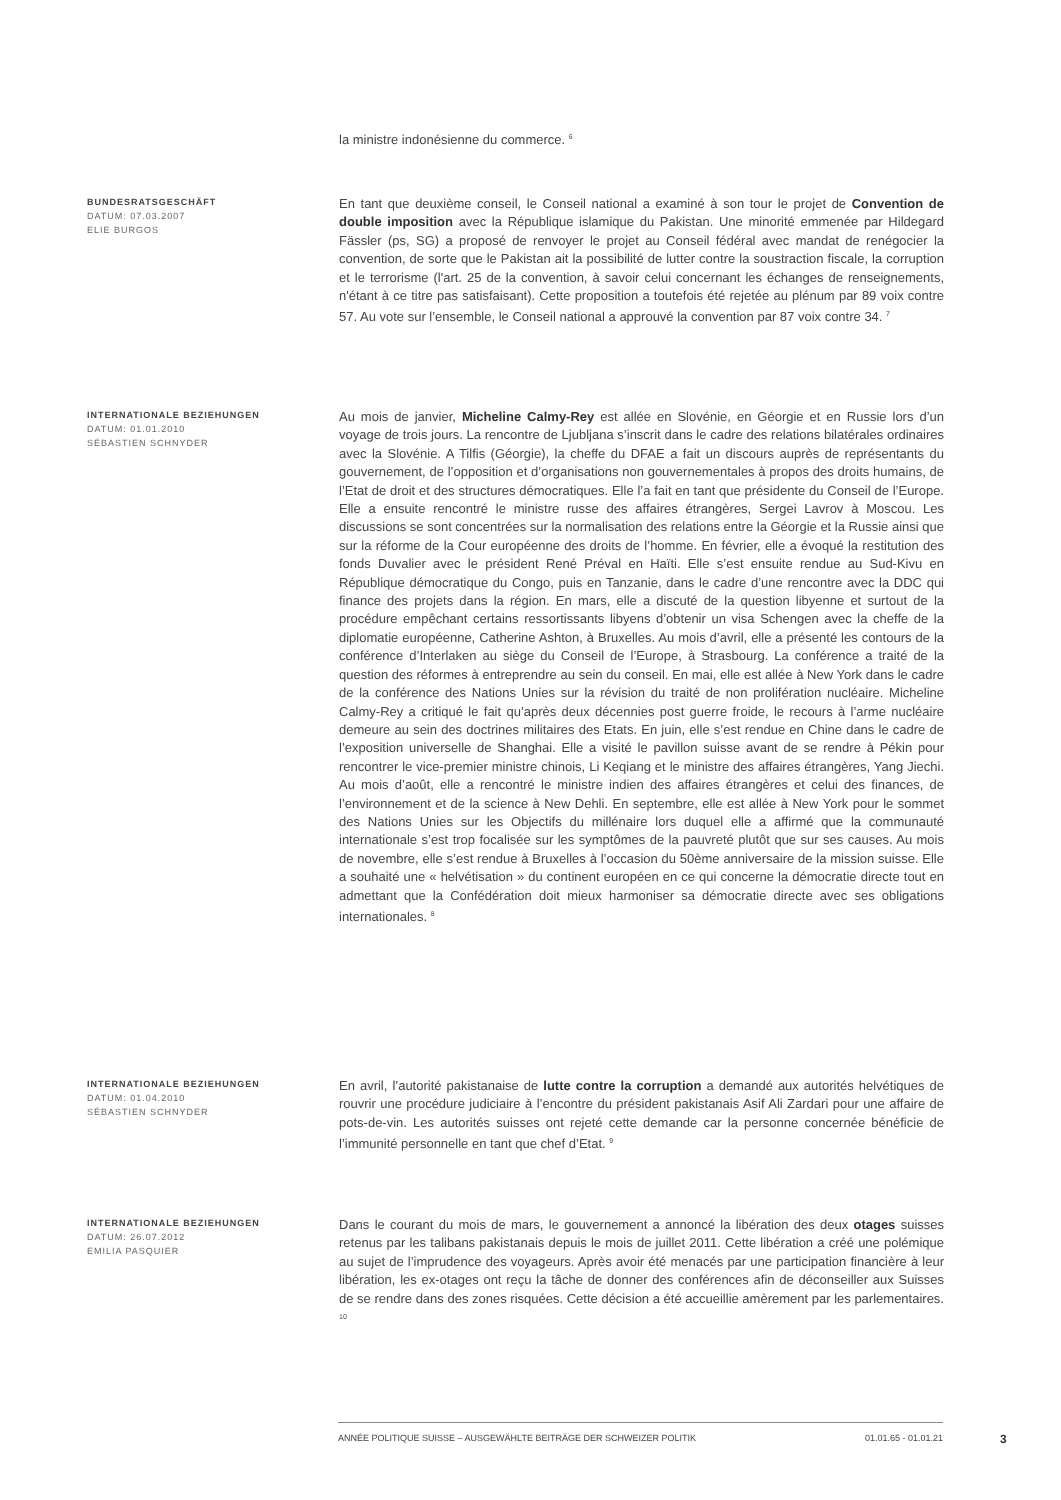la ministre indonésienne du commerce. <sup>6</sup>
BUNDESRATSGESCHÄFT
DATUM: 07.03.2007
ELIE BURGOS
En tant que deuxième conseil, le Conseil national a examiné à son tour le projet de Convention de double imposition avec la République islamique du Pakistan. Une minorité emmenée par Hildegard Fässler (ps, SG) a proposé de renvoyer le projet au Conseil fédéral avec mandat de renégocier la convention, de sorte que le Pakistan ait la possibilité de lutter contre la soustraction fiscale, la corruption et le terrorisme (l'art. 25 de la convention, à savoir celui concernant les échanges de renseignements, n'étant à ce titre pas satisfaisant). Cette proposition a toutefois été rejetée au plénum par 89 voix contre 57. Au vote sur l’ensemble, le Conseil national a approuvé la convention par 87 voix contre 34. <sup>7</sup>
INTERNATIONALE BEZIEHUNGEN
DATUM: 01.01.2010
SÉBASTIEN SCHNYDER
Au mois de janvier, Micheline Calmy-Rey est allée en Slovénie, en Géorgie et en Russie lors d’un voyage de trois jours. La rencontre de Ljubljana s’inscrit dans le cadre des relations bilatérales ordinaires avec la Slovénie. A Tilfis (Géorgie), la cheffe du DFAE a fait un discours auprès de représentants du gouvernement, de l’opposition et d’organisations non gouvernementales à propos des droits humains, de l’Etat de droit et des structures démocratiques. Elle l’a fait en tant que présidente du Conseil de l’Europe. Elle a ensuite rencontré le ministre russe des affaires étrangères, Sergei Lavrov à Moscou. Les discussions se sont concentrées sur la normalisation des relations entre la Géorgie et la Russie ainsi que sur la réforme de la Cour européenne des droits de l’homme. En février, elle a évoqué la restitution des fonds Duvalier avec le président René Préval en Haïti. Elle s’est ensuite rendue au Sud-Kivu en République démocratique du Congo, puis en Tanzanie, dans le cadre d’une rencontre avec la DDC qui finance des projets dans la région. En mars, elle a discuté de la question libyenne et surtout de la procédure empêchant certains ressortissants libyens d’obtenir un visa Schengen avec la cheffe de la diplomatie européenne, Catherine Ashton, à Bruxelles. Au mois d’avril, elle a présenté les contours de la conférence d’Interlaken au siège du Conseil de l’Europe, à Strasbourg. La conférence a traité de la question des réformes à entreprendre au sein du conseil. En mai, elle est allée à New York dans le cadre de la conférence des Nations Unies sur la révision du traité de non prolifération nucléaire. Micheline Calmy-Rey a critiqué le fait qu’après deux décennies post guerre froide, le recours à l’arme nucléaire demeure au sein des doctrines militaires des Etats. En juin, elle s’est rendue en Chine dans le cadre de l’exposition universelle de Shanghai. Elle a visité le pavillon suisse avant de se rendre à Pékin pour rencontrer le vice-premier ministre chinois, Li Keqiang et le ministre des affaires étrangères, Yang Jiechi. Au mois d’août, elle a rencontré le ministre indien des affaires étrangères et celui des finances, de l’environnement et de la science à New Dehli. En septembre, elle est allée à New York pour le sommet des Nations Unies sur les Objectifs du millénaire lors duquel elle a affirmé que la communauté internationale s’est trop focalisée sur les symptômes de la pauvreté plutôt que sur ses causes. Au mois de novembre, elle s’est rendue à Bruxelles à l’occasion du 50ème anniversaire de la mission suisse. Elle a souhaité une « helvétisation » du continent européen en ce qui concerne la démocratie directe tout en admettant que la Confédération doit mieux harmoniser sa démocratie directe avec ses obligations internationales. <sup>8</sup>
INTERNATIONALE BEZIEHUNGEN
DATUM: 01.04.2010
SÉBASTIEN SCHNYDER
En avril, l’autorité pakistanaise de lutte contre la corruption a demandé aux autorités helvétiques de rouvrir une procédure judiciaire à l’encontre du président pakistanais Asif Ali Zardari pour une affaire de pots-de-vin. Les autorités suisses ont rejeté cette demande car la personne concernée bénéficie de l’immunité personnelle en tant que chef d’Etat. <sup>9</sup>
INTERNATIONALE BEZIEHUNGEN
DATUM: 26.07.2012
EMILIA PASQUIER
Dans le courant du mois de mars, le gouvernement a annoncé la libération des deux otages suisses retenus par les talibans pakistanais depuis le mois de juillet 2011. Cette libération a créé une polémique au sujet de l’imprudence des voyageurs. Après avoir été menacés par une participation financière à leur libération, les ex-otages ont reçu la tâche de donner des conférences afin de déconseiller aux Suisses de se rendre dans des zones risquées. Cette décision a été accueillie amèrement par les parlementaires. <sup>10</sup>
ANNÉE POLITIQUE SUISSE – AUSGEWÄHLTE BEITRÄGE DER SCHWEIZER POLITIK 01.01.65 - 01.01.21
3